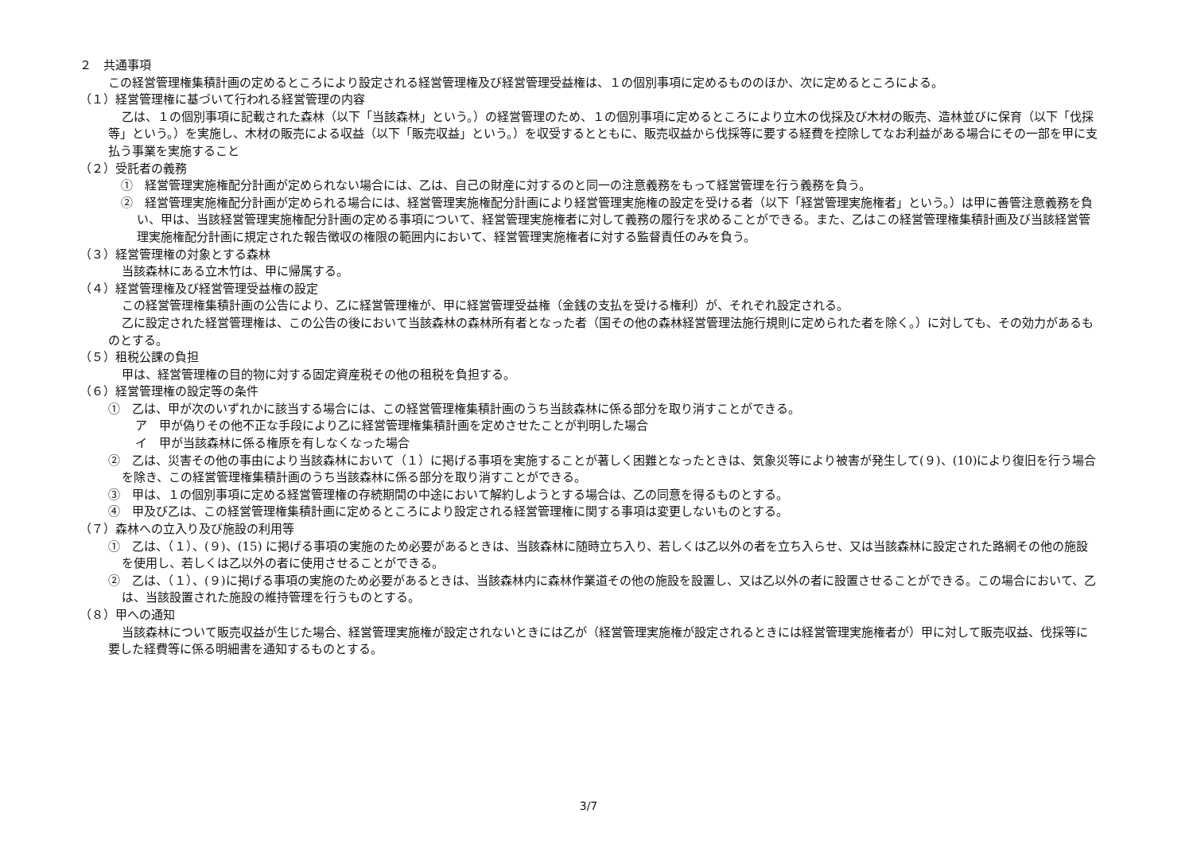２　共通事項
この経営管理権集積計画の定めるところにより設定される経営管理権及び経営管理受益権は、１の個別事項に定めるもののほか、次に定めるところによる。
（１）経営管理権に基づいて行われる経営管理の内容
乙は、１の個別事項に記載された森林（以下「当該森林」という。）の経営管理のため、１の個別事項に定めるところにより立木の伐採及び木材の販売、造林並びに保育（以下「伐採等」という。）を実施し、木材の販売による収益（以下「販売収益」という。）を収受するとともに、販売収益から伐採等に要する経費を控除してなお利益がある場合にその一部を甲に支払う事業を実施すること
（２）受託者の義務
①　経営管理実施権配分計画が定められない場合には、乙は、自己の財産に対するのと同一の注意義務をもって経営管理を行う義務を負う。
②　経営管理実施権配分計画が定められる場合には、経営管理実施権配分計画により経営管理実施権の設定を受ける者（以下「経営管理実施権者」という。）は甲に善管注意義務を負い、甲は、当該経営管理実施権配分計画の定める事項について、経営管理実施権者に対して義務の履行を求めることができる。また、乙はこの経営管理権集積計画及び当該経営管理実施権配分計画に規定された報告徴収の権限の範囲内において、経営管理実施権者に対する監督責任のみを負う。
（３）経営管理権の対象とする森林
当該森林にある立木竹は、甲に帰属する。
（４）経営管理権及び経営管理受益権の設定
この経営管理権集積計画の公告により、乙に経営管理権が、甲に経営管理受益権（金銭の支払を受ける権利）が、それぞれ設定される。
乙に設定された経営管理権は、この公告の後において当該森林の森林所有者となった者（国その他の森林経営管理法施行規則に定められた者を除く。）に対しても、その効力があるものとする。
（５）租税公課の負担
甲は、経営管理権の目的物に対する固定資産税その他の租税を負担する。
（６）経営管理権の設定等の条件
①　乙は、甲が次のいずれかに該当する場合には、この経営管理権集積計画のうち当該森林に係る部分を取り消すことができる。
ア　甲が偽りその他不正な手段により乙に経営管理権集積計画を定めさせたことが判明した場合
イ　甲が当該森林に係る権原を有しなくなった場合
②　乙は、災害その他の事由により当該森林において（１）に掲げる事項を実施することが著しく困難となったときは、気象災等により被害が発生して(９)、(10)により復旧を行う場合を除き、この経営管理権集積計画のうち当該森林に係る部分を取り消すことができる。
③　甲は、１の個別事項に定める経営管理権の存続期間の中途において解約しようとする場合は、乙の同意を得るものとする。
④　甲及び乙は、この経営管理権集積計画に定めるところにより設定される経営管理権に関する事項は変更しないものとする。
（７）森林への立入り及び施設の利用等
①　乙は、（１）、(９)、(15) に掲げる事項の実施のため必要があるときは、当該森林に随時立ち入り、若しくは乙以外の者を立ち入らせ、又は当該森林に設定された路網その他の施設を使用し、若しくは乙以外の者に使用させることができる。
②　乙は、（１）、(９)に掲げる事項の実施のため必要があるときは、当該森林内に森林作業道その他の施設を設置し、又は乙以外の者に設置させることができる。この場合において、乙は、当該設置された施設の維持管理を行うものとする。
（８）甲への通知
当該森林について販売収益が生じた場合、経営管理実施権が設定されないときには乙が（経営管理実施権が設定されるときには経営管理実施権者が）甲に対して販売収益、伐採等に要した経費等に係る明細書を通知するものとする。
3/7